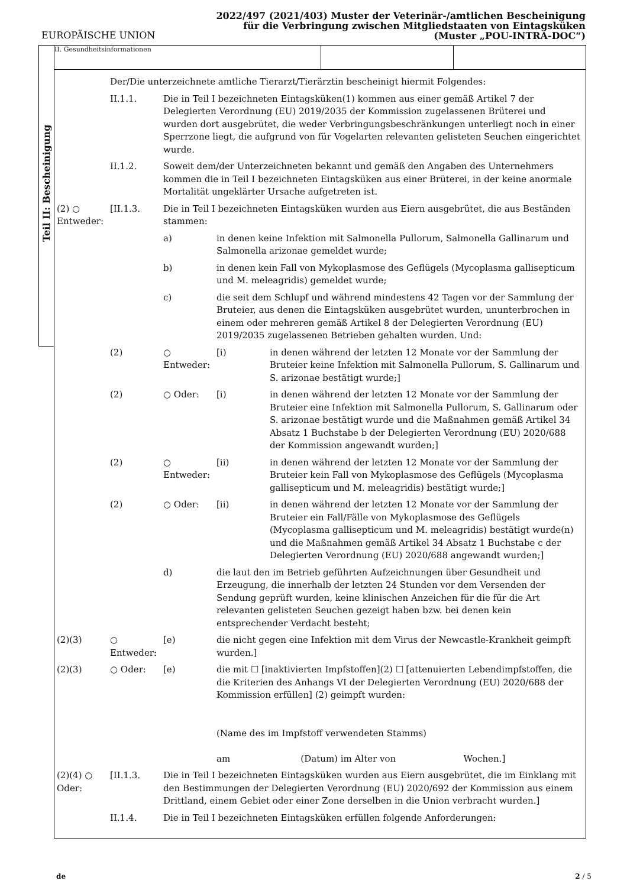EUROPÄISCHE UNION
2022/497 (2021/403) Muster der Veterinär-/amtlichen Bescheinigung
für die Verbringung zwischen Mitgliedstaaten von Eintagsküken
(Muster „POU-INTRA-DOC“)
Teil II: Bescheinigung
II. Gesundheitsinformationen
Der/Die unterzeichnete amtliche Tierarzt/Tierärztin bescheinigt hiermit Folgendes:
II.1.1. Die in Teil I bezeichneten Eintagsküken(1) kommen aus einer gemäß Artikel 7 der Delegierten Verordnung (EU) 2019/2035 der Kommission zugelassenen Brüterei und wurden dort ausgebrütet, die weder Verbringungsbeschränkungen unterliegt noch in einer Sperrzone liegt, die aufgrund von für Vogelarten relevanten gelisteten Seuchen eingerichtet wurde.
II.1.2. Soweit dem/der Unterzeichneten bekannt und gemäß den Angaben des Unternehmers kommen die in Teil I bezeichneten Eintagsküken aus einer Brüterei, in der keine anormale Mortalität ungeklärter Ursache aufgetreten ist.
(2) ○ Entweder:
[II.1.3. Die in Teil I bezeichneten Eintagsküken wurden aus Eiern ausgebrütet, die aus Beständen stammen:
a) in denen keine Infektion mit Salmonella Pullorum, Salmonella Gallinarum und Salmonella arizonae gemeldet wurde;
b) in denen kein Fall von Mykoplasmose des Geflügels (Mycoplasma gallisepticum und M. meleagridis) gemeldet wurde;
c) die seit dem Schlupf und während mindestens 42 Tagen vor der Sammlung der Bruteier, aus denen die Eintagsküken ausgebrütet wurden, ununterbrochen in einem oder mehreren gemäß Artikel 8 der Delegierten Verordnung (EU) 2019/2035 zugelassenen Betrieben gehalten wurden. Und:
(2) ○ Entweder:
[i) in denen während der letzten 12 Monate vor der Sammlung der Bruteier keine Infektion mit Salmonella Pullorum, S. Gallinarum und S. arizonae bestätigt wurde;]
(2) ○ Oder: [i) in denen während der letzten 12 Monate vor der Sammlung der Bruteier eine Infektion mit Salmonella Pullorum, S. Gallinarum oder S. arizonae bestätigt wurde und die Maßnahmen gemäß Artikel 34 Absatz 1 Buchstabe b der Delegierten Verordnung (EU) 2020/688 der Kommission angewandt wurden;]
(2) ○ Entweder:
[ii) in denen während der letzten 12 Monate vor der Sammlung der Bruteier kein Fall von Mykoplasmose des Geflügels (Mycoplasma gallisepticum und M. meleagridis) bestätigt wurde;]
(2) ○ Oder: [ii) in denen während der letzten 12 Monate vor der Sammlung der Bruteier ein Fall/Fälle von Mykoplasmose des Geflügels (Mycoplasma gallisepticum und M. meleagridis) bestätigt wurde(n) und die Maßnahmen gemäß Artikel 34 Absatz 1 Buchstabe c der Delegierten Verordnung (EU) 2020/688 angewandt wurden;]
d) die laut den im Betrieb geführten Aufzeichnungen über Gesundheit und Erzeugung, die innerhalb der letzten 24 Stunden vor dem Versenden der Sendung geprüft wurden, keine klinischen Anzeichen für die für die Art relevanten gelisteten Seuchen gezeigt haben bzw. bei denen kein entsprechender Verdacht besteht;
(2)(3) ○ Entweder:
[e) die nicht gegen eine Infektion mit dem Virus der Newcastle-Krankheit geimpft wurden.]
(2)(3) ○ Oder: [e) die mit ☐ [inaktivierten Impfstoffen](2) ☐ [attenuierten Lebendimpfstoffen, die die Kriterien des Anhangs VI der Delegierten Verordnung (EU) 2020/688 der Kommission erfüllen] (2) geimpft wurden:
(Name des im Impfstoff verwendeten Stamms)
am (Datum) im Alter von Wochen.]
(2)(4) ○ Oder:
[II.1.3. Die in Teil I bezeichneten Eintagsküken wurden aus Eiern ausgebrütet, die im Einklang mit den Bestimmungen der Delegierten Verordnung (EU) 2020/692 der Kommission aus einem Drittland, einem Gebiet oder einer Zone derselben in die Union verbracht wurden.]
II.1.4. Die in Teil I bezeichneten Eintagsküken erfüllen folgende Anforderungen:
de 2 / 5